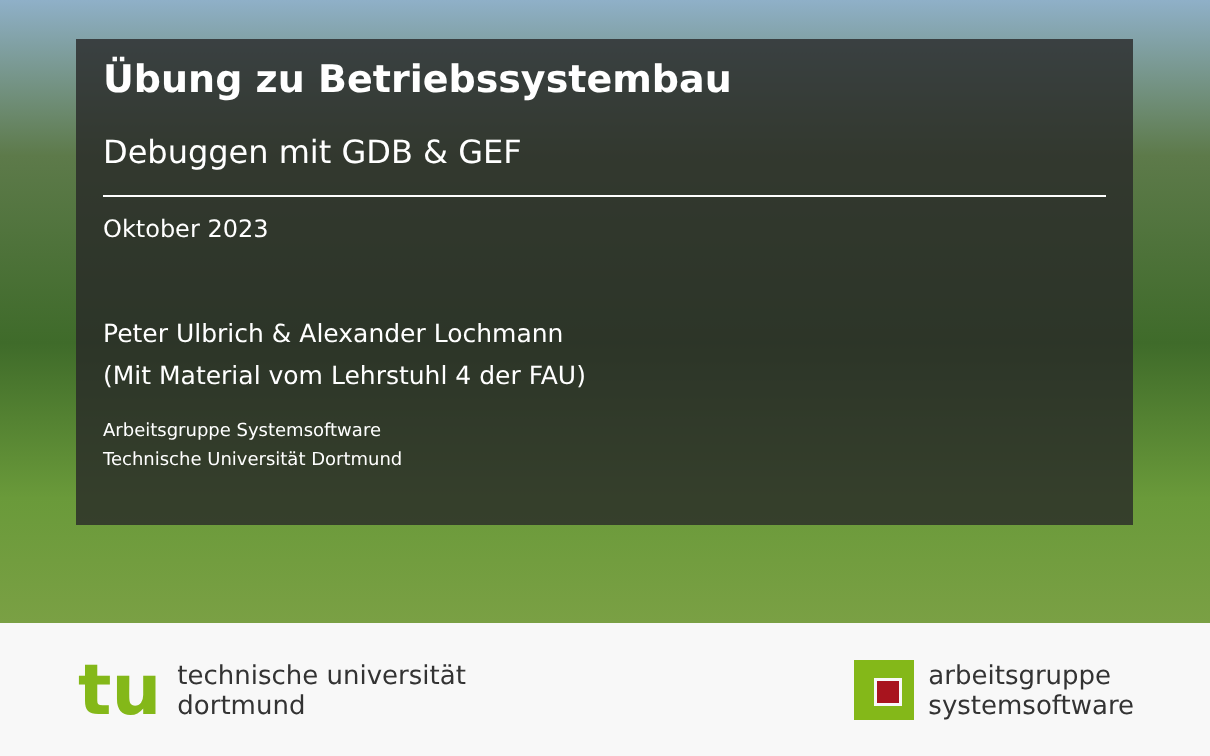Übung zu Betriebssystembau
Debuggen mit GDB & GEF
Oktober 2023
Peter Ulbrich & Alexander Lochmann
(Mit Material vom Lehrstuhl 4 der FAU)
Arbeitsgruppe Systemsoftware
Technische Universität Dortmund
tu technische universität
dortmund
arbeitsgruppe
systemsoftware